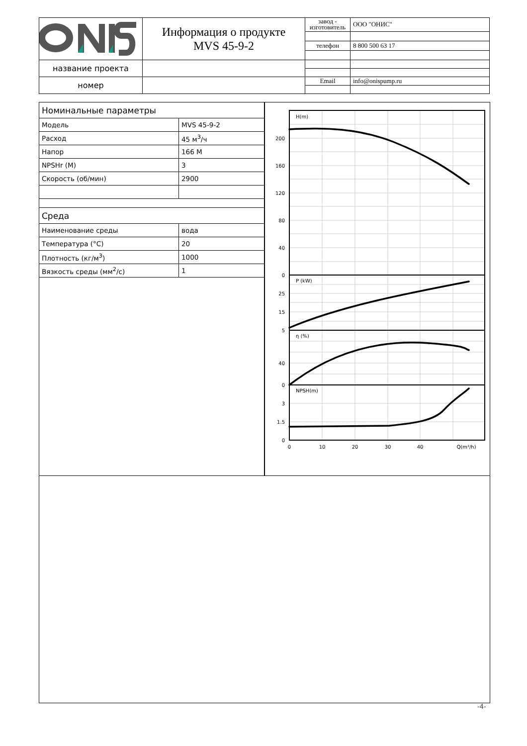| | Информация о продукте MVS 45-9-2 | завод - изготовитель | ООО "ОНИС" |
| | | телефон | 8 800 500 63 17 |
| название проекта | | | |
| номер | | Email | info@onispump.ru |
| Номинальные параметры | |
| Модель | MVS 45-9-2 |
| Расход | 45 м<sup>3</sup>/ч |
| Напор | 166 М |
| NPSHr (M) | 3 |
| Скорость (об/мин) | 2900 |
| Среда | |
| Наименование среды | вода |
| Температура (°C) | 20 |
| Плотность (кг/м<sup>3</sup>) | 1000 |
| Вязкость среды (мм<sup>2</sup>/с) | 1 |
H(m)
P (kW)
η (%)
NPSH(m)
200
160
120
80
40
0
25
15
5
40
0
3
1.5
0
0
10
20
30
40
Q(m³/h)
-4-